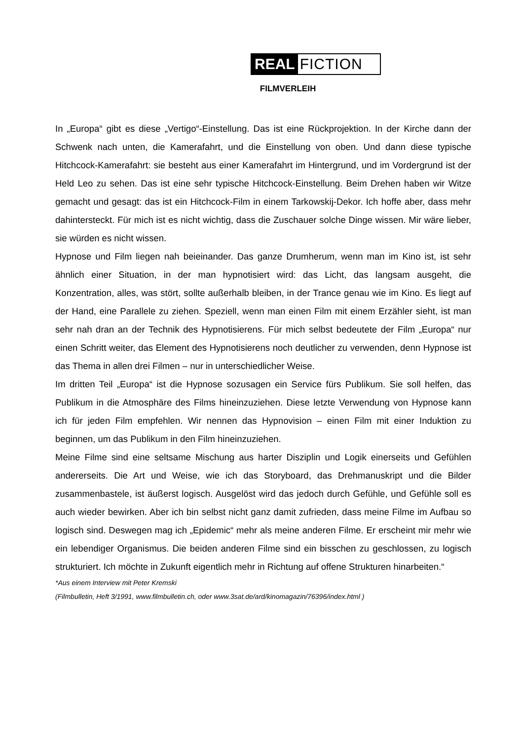REAL FICTION
FILMVERLEIH
In „Europa“ gibt es diese „Vertigo“-Einstellung. Das ist eine Rückprojektion. In der Kirche dann der Schwenk nach unten, die Kamerafahrt, und die Einstellung von oben. Und dann diese typische Hitchcock-Kamerafahrt: sie besteht aus einer Kamerafahrt im Hintergrund, und im Vordergrund ist der Held Leo zu sehen. Das ist eine sehr typische Hitchcock-Einstellung. Beim Drehen haben wir Witze gemacht und gesagt: das ist ein Hitchcock-Film in einem Tarkowskij-Dekor. Ich hoffe aber, dass mehr dahintersteckt. Für mich ist es nicht wichtig, dass die Zuschauer solche Dinge wissen. Mir wäre lieber, sie würden es nicht wissen.
Hypnose und Film liegen nah beieinander. Das ganze Drumherum, wenn man im Kino ist, ist sehr ähnlich einer Situation, in der man hypnotisiert wird: das Licht, das langsam ausgeht, die Konzentration, alles, was stört, sollte außerhalb bleiben, in der Trance genau wie im Kino. Es liegt auf der Hand, eine Parallele zu ziehen. Speziell, wenn man einen Film mit einem Erzähler sieht, ist man sehr nah dran an der Technik des Hypnotisierens. Für mich selbst bedeutete der Film „Europa“ nur einen Schritt weiter, das Element des Hypnotisierens noch deutlicher zu verwenden, denn Hypnose ist das Thema in allen drei Filmen – nur in unterschiedlicher Weise.
Im dritten Teil „Europa“ ist die Hypnose sozusagen ein Service fürs Publikum. Sie soll helfen, das Publikum in die Atmosphäre des Films hineinzuziehen. Diese letzte Verwendung von Hypnose kann ich für jeden Film empfehlen. Wir nennen das Hypnovision – einen Film mit einer Induktion zu beginnen, um das Publikum in den Film hineinzuziehen.
Meine Filme sind eine seltsame Mischung aus harter Disziplin und Logik einerseits und Gefühlen andererseits. Die Art und Weise, wie ich das Storyboard, das Drehmanuskript und die Bilder zusammenbastele, ist äußerst logisch. Ausgelöst wird das jedoch durch Gefühle, und Gefühle soll es auch wieder bewirken. Aber ich bin selbst nicht ganz damit zufrieden, dass meine Filme im Aufbau so logisch sind. Deswegen mag ich „Epidemic“ mehr als meine anderen Filme. Er erscheint mir mehr wie ein lebendiger Organismus. Die beiden anderen Filme sind ein bisschen zu geschlossen, zu logisch strukturiert. Ich möchte in Zukunft eigentlich mehr in Richtung auf offene Strukturen hinarbeiten.“
*Aus einem Interview mit Peter Kremski
(Filmbulletin, Heft 3/1991, www.filmbulletin.ch, oder www.3sat.de/ard/kinomagazin/76396/index.html )